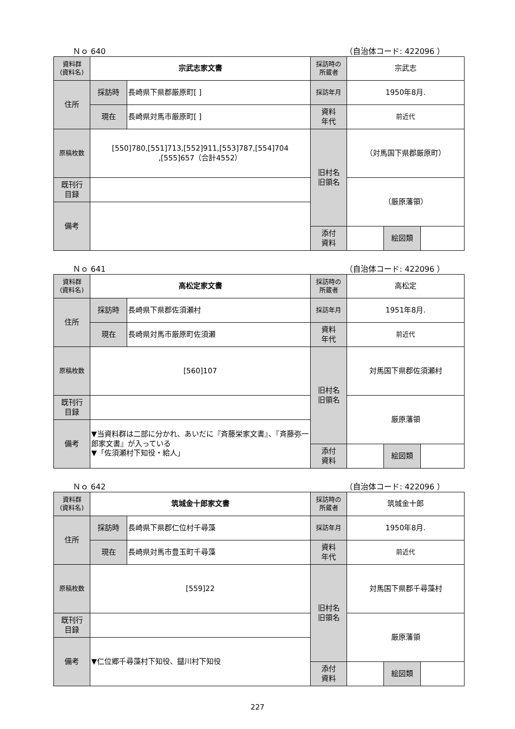Ｎｏ 640 （自治体コード: 422096 ）
| 資料群 (資料名) | 宗武志家文書 | | 採訪時の 所蔵者 | 宗武志 | | |
| 住所 | 採訪時 | 長崎県下県郡厳原町[ ] | 採訪年月 | 1950年8月. | | |
| | 現在 | 長崎県対馬市厳原町[ ] | 資料 年代 | 前近代 | | |
| 原稿枚数 | [550]780,[551]713,[552]911,[553]787,[554]704 ,[555]657（合計4552） | | 旧村名 旧領名 | （対馬国下県郡厳原町） | | |
| 既刊行 目録 | | | | （厳原藩領） | | |
| 備考 | | | | | | |
| | | | 添付 資料 | | 絵図類 | |
Ｎｏ 641 （自治体コード: 422096 ）
| 資料群 (資料名) | 高松定家文書 | | 採訪時の 所蔵者 | 高松定 | | |
| 住所 | 採訪時 | 長崎県下県郡佐須瀬村 | 採訪年月 | 1951年8月. | | |
| | 現在 | 長崎県対馬市厳原町佐須瀬 | 資料 年代 | 前近代 | | |
| 原稿枚数 | [560]107 | | 旧村名 旧領名 | 対馬国下県郡佐須瀬村 | | |
| 既刊行 目録 | | | | 厳原藩領 | | |
| 備考 | ▼当資料群は二部に分かれ、あいだに『斉藤栄家文書』、『斉藤弥一郎家文書』が入っている ▼「佐須瀬村下知役・給人」 | | | | | |
| | | | 添付 資料 | | 絵図類 | |
Ｎｏ 642 （自治体コード: 422096 ）
| 資料群 (資料名) | 筑城金十郎家文書 | | 採訪時の 所蔵者 | 筑城金十郎 | | |
| 住所 | 採訪時 | 長崎県下県郡仁位村千尋藻 | 採訪年月 | 1950年8月. | | |
| | 現在 | 長崎県対馬市豊玉町千尋藻 | 資料 年代 | 前近代 | | |
| 原稿枚数 | [559]22 | | 旧村名 旧領名 | 対馬国下県郡千尋藻村 | | |
| 既刊行 目録 | | | | 厳原藩領 | | |
| 備考 | ▼仁位郷千尋藻村下知役、鑓川村下知役 | | | | | |
| | | | 添付 資料 | | 絵図類 | |
227